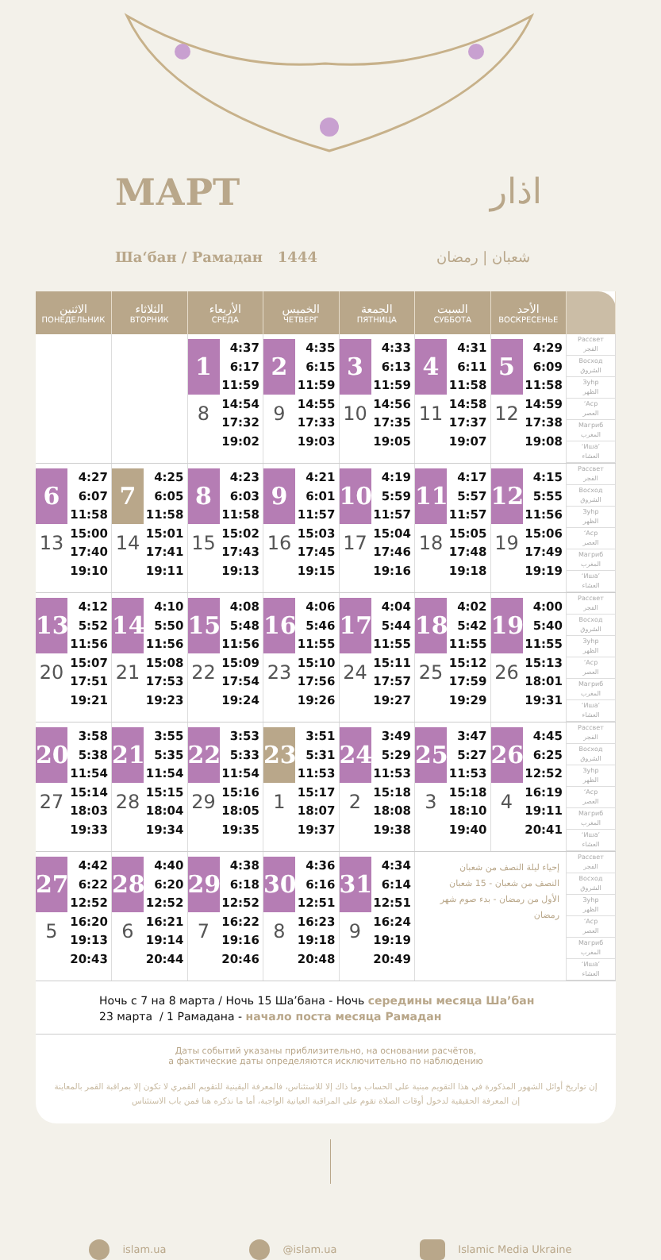МАРТ اذار
Ша‘бан / Рамадан 1444 شعبان | رمضان
| الاثنين ПОНЕДЕЛЬНИК | الثلاثاء ВТОРНИК | الأربعاء СРЕДА | الخميس ЧЕТВЕРГ | الجمعة ПЯТНИЦА | السبت СУББОТА | الأحد ВОСКРЕСЕНЬЕ | |
| --- | --- | --- | --- | --- | --- | --- | --- |
| | | 1 8 4:37 6:17 11:59 14:54 17:32 19:02 | 2 9 4:35 6:15 11:59 14:55 17:33 19:03 | 3 10 4:33 6:13 11:59 14:56 17:35 19:05 | 4 11 4:31 6:11 11:58 14:58 17:37 19:07 | 5 12 4:29 6:09 11:58 14:59 17:38 19:08 | Рассвет الفجر Восход الشروق Зуһр الظهر ‘Аср العصر Магриб المغرب ‘Иша’ العشاء |
| 6 13 4:27 6:07 11:58 15:00 17:40 19:10 | 7 14 4:25 6:05 11:58 15:01 17:41 19:11 | 8 15 4:23 6:03 11:58 15:02 17:43 19:13 | 9 16 4:21 6:01 11:57 15:03 17:45 19:15 | 10 17 4:19 5:59 11:57 15:04 17:46 19:16 | 11 18 4:17 5:57 11:57 15:05 17:48 19:18 | 12 19 4:15 5:55 11:56 15:06 17:49 19:19 | Рассвет الفجر Восход الشروق Зуһр الظهر ‘Аср العصر Магриб المغرب ‘Иша’ العشاء |
| 13 20 4:12 5:52 11:56 15:07 17:51 19:21 | 14 21 4:10 5:50 11:56 15:08 17:53 19:23 | 15 22 4:08 5:48 11:56 15:09 17:54 19:24 | 16 23 4:06 5:46 11:55 15:10 17:56 19:26 | 17 24 4:04 5:44 11:55 15:11 17:57 19:27 | 18 25 4:02 5:42 11:55 15:12 17:59 19:29 | 19 26 4:00 5:40 11:55 15:13 18:01 19:31 | Рассвет الفجر Восход الشروق Зуһр الظهر ‘Аср العصر Магриб المغرب ‘Иша’ العشاء |
| 20 27 3:58 5:38 11:54 15:14 18:03 19:33 | 21 28 3:55 5:35 11:54 15:15 18:04 19:34 | 22 29 3:53 5:33 11:54 15:16 18:05 19:35 | 23 1 3:51 5:31 11:53 15:17 18:07 19:37 | 24 2 3:49 5:29 11:53 15:18 18:08 19:38 | 25 3 3:47 5:27 11:53 15:18 18:10 19:40 | 26 4 4:45 6:25 12:52 16:19 19:11 20:41 | Рассвет الفجر Восход الشروق Зуһр الظهر ‘Аср العصر Магриб المغرب ‘Иша’ العشاء |
| 27 5 4:42 6:22 12:52 16:20 19:13 20:43 | 28 6 4:40 6:20 12:52 16:21 19:14 20:44 | 29 7 4:38 6:18 12:52 16:22 19:16 20:46 | 30 8 4:36 6:16 12:51 16:23 19:18 20:48 | 31 9 4:34 6:14 12:51 16:24 19:19 20:49 | إحياء ليلة النصف من شعبان النصف من شعبان - 15 شعبان الأول من رمضان - بدء صوم شهر رمضان | | Рассвет الفجر Восход الشروق Зуһр الظهر ‘Аср العصر Магриб المغرب ‘Иша’ العشاء |
Ночь с 7 на 8 марта / Ночь 15 Ша’бана - Ночь середины месяца Ша’бан
23 марта / 1 Рамадана - начало поста месяца Рамадан
Даты событий указаны приблизительно, на основании расчётов,
а фактические даты определяются исключительно по наблюдению
إن تواريخ أوائل الشهور المذكورة في هذا التقويم مبنية على الحساب وما ذاك إلا للاستئناس، فالمعرفة اليقينية للتقويم القمري لا تكون إلا بمراقبة القمر بالمعاينة
إن المعرفة الحقيقية لدخول أوقات الصلاة تقوم على المراقبة العيانية الواجبة، أما ما نذكره هنا فمن باب الاستئناس
islam.ua @islam.ua Islamic Media Ukraine